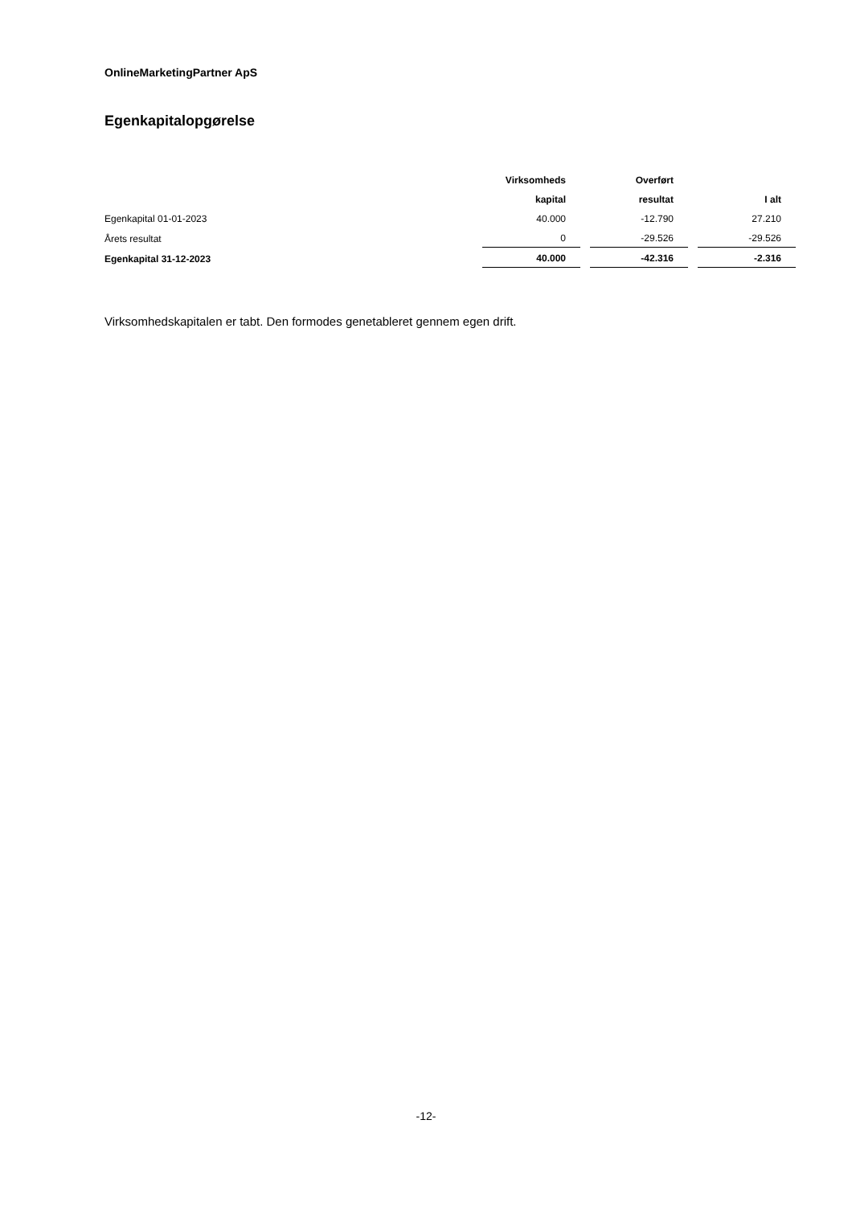OnlineMarketingPartner ApS
Egenkapitalopgørelse
| | Virksomheds | | Overført | | |
| --- | --- | --- | --- | --- | --- |
| | kapital | | resultat | | I alt |
| Egenkapital 01-01-2023 | 40.000 | | -12.790 | | 27.210 |
| Årets resultat | 0 | | -29.526 | | -29.526 |
| Egenkapital 31-12-2023 | 40.000 | | -42.316 | | -2.316 |
Virksomhedskapitalen er tabt. Den formodes genetableret gennem egen drift.
-12-